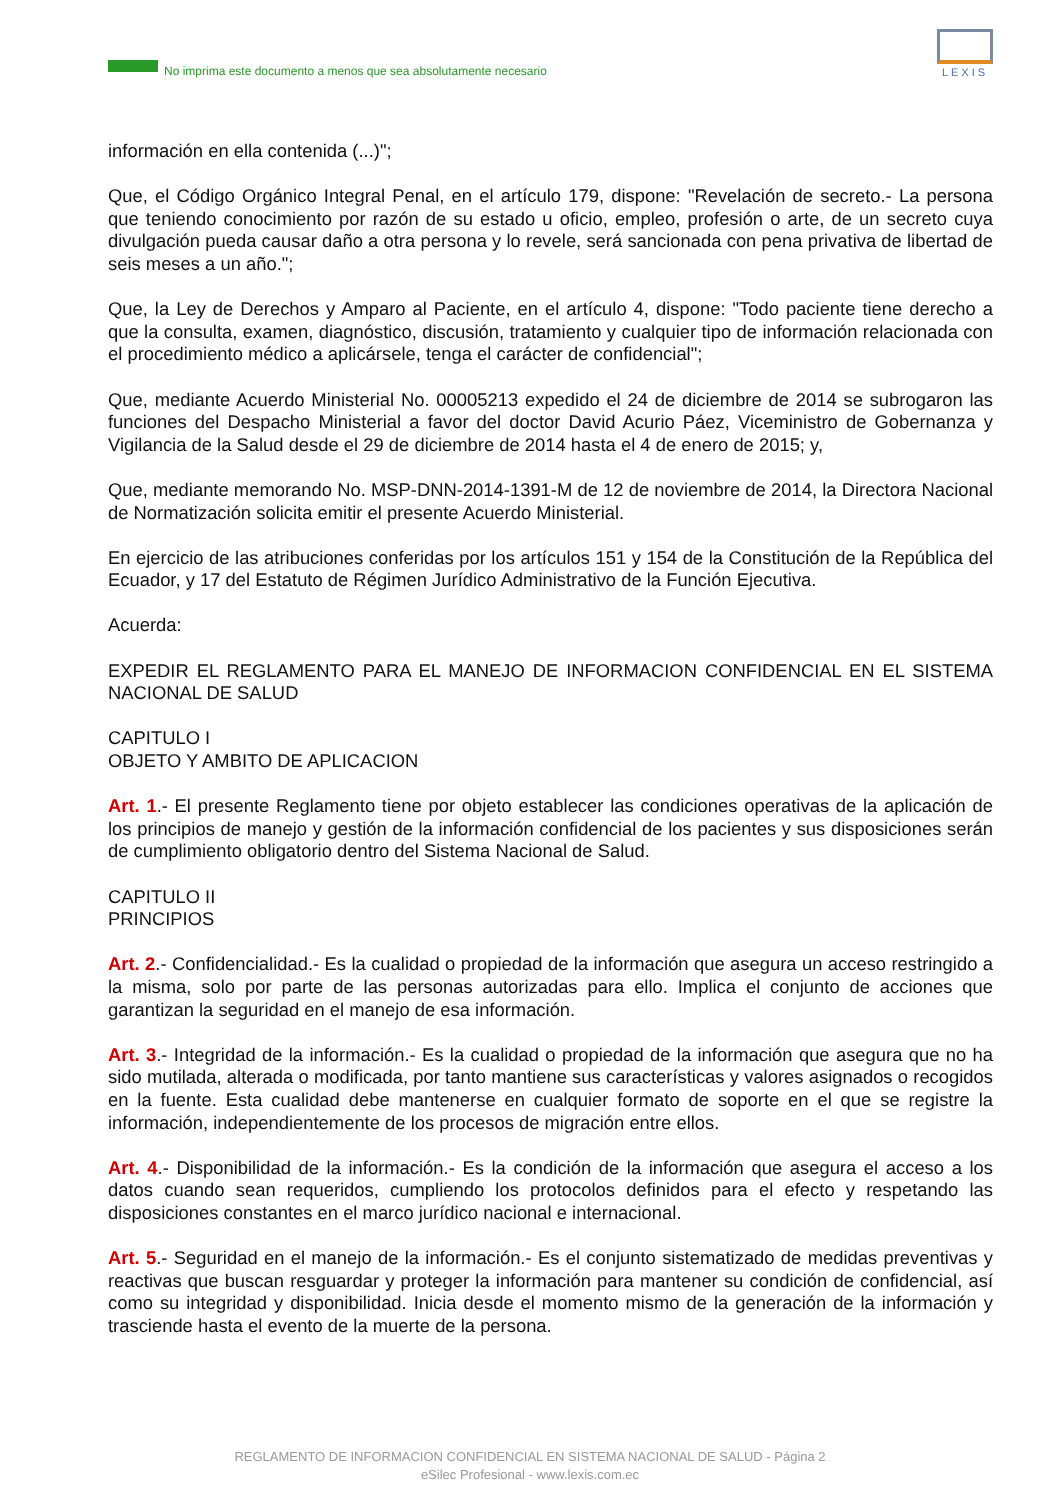No imprima este documento a menos que sea absolutamente necesario
LEXIS
información en ella contenida (...)";
Que, el Código Orgánico Integral Penal, en el artículo 179, dispone: "Revelación de secreto.- La persona que teniendo conocimiento por razón de su estado u oficio, empleo, profesión o arte, de un secreto cuya divulgación pueda causar daño a otra persona y lo revele, será sancionada con pena privativa de libertad de seis meses a un año.";
Que, la Ley de Derechos y Amparo al Paciente, en el artículo 4, dispone: "Todo paciente tiene derecho a que la consulta, examen, diagnóstico, discusión, tratamiento y cualquier tipo de información relacionada con el procedimiento médico a aplicársele, tenga el carácter de confidencial";
Que, mediante Acuerdo Ministerial No. 00005213 expedido el 24 de diciembre de 2014 se subrogaron las funciones del Despacho Ministerial a favor del doctor David Acurio Páez, Viceministro de Gobernanza y Vigilancia de la Salud desde el 29 de diciembre de 2014 hasta el 4 de enero de 2015; y,
Que, mediante memorando No. MSP-DNN-2014-1391-M de 12 de noviembre de 2014, la Directora Nacional de Normatización solicita emitir el presente Acuerdo Ministerial.
En ejercicio de las atribuciones conferidas por los artículos 151 y 154 de la Constitución de la República del Ecuador, y 17 del Estatuto de Régimen Jurídico Administrativo de la Función Ejecutiva.
Acuerda:
EXPEDIR EL REGLAMENTO PARA EL MANEJO DE INFORMACION CONFIDENCIAL EN EL SISTEMA NACIONAL DE SALUD
CAPITULO I
OBJETO Y AMBITO DE APLICACION
Art. 1.- El presente Reglamento tiene por objeto establecer las condiciones operativas de la aplicación de los principios de manejo y gestión de la información confidencial de los pacientes y sus disposiciones serán de cumplimiento obligatorio dentro del Sistema Nacional de Salud.
CAPITULO II
PRINCIPIOS
Art. 2.- Confidencialidad.- Es la cualidad o propiedad de la información que asegura un acceso restringido a la misma, solo por parte de las personas autorizadas para ello. Implica el conjunto de acciones que garantizan la seguridad en el manejo de esa información.
Art. 3.- Integridad de la información.- Es la cualidad o propiedad de la información que asegura que no ha sido mutilada, alterada o modificada, por tanto mantiene sus características y valores asignados o recogidos en la fuente. Esta cualidad debe mantenerse en cualquier formato de soporte en el que se registre la información, independientemente de los procesos de migración entre ellos.
Art. 4.- Disponibilidad de la información.- Es la condición de la información que asegura el acceso a los datos cuando sean requeridos, cumpliendo los protocolos definidos para el efecto y respetando las disposiciones constantes en el marco jurídico nacional e internacional.
Art. 5.- Seguridad en el manejo de la información.- Es el conjunto sistematizado de medidas preventivas y reactivas que buscan resguardar y proteger la información para mantener su condición de confidencial, así como su integridad y disponibilidad. Inicia desde el momento mismo de la generación de la información y trasciende hasta el evento de la muerte de la persona.
REGLAMENTO DE INFORMACION CONFIDENCIAL EN SISTEMA NACIONAL DE SALUD - Página 2
eSilec Profesional - www.lexis.com.ec